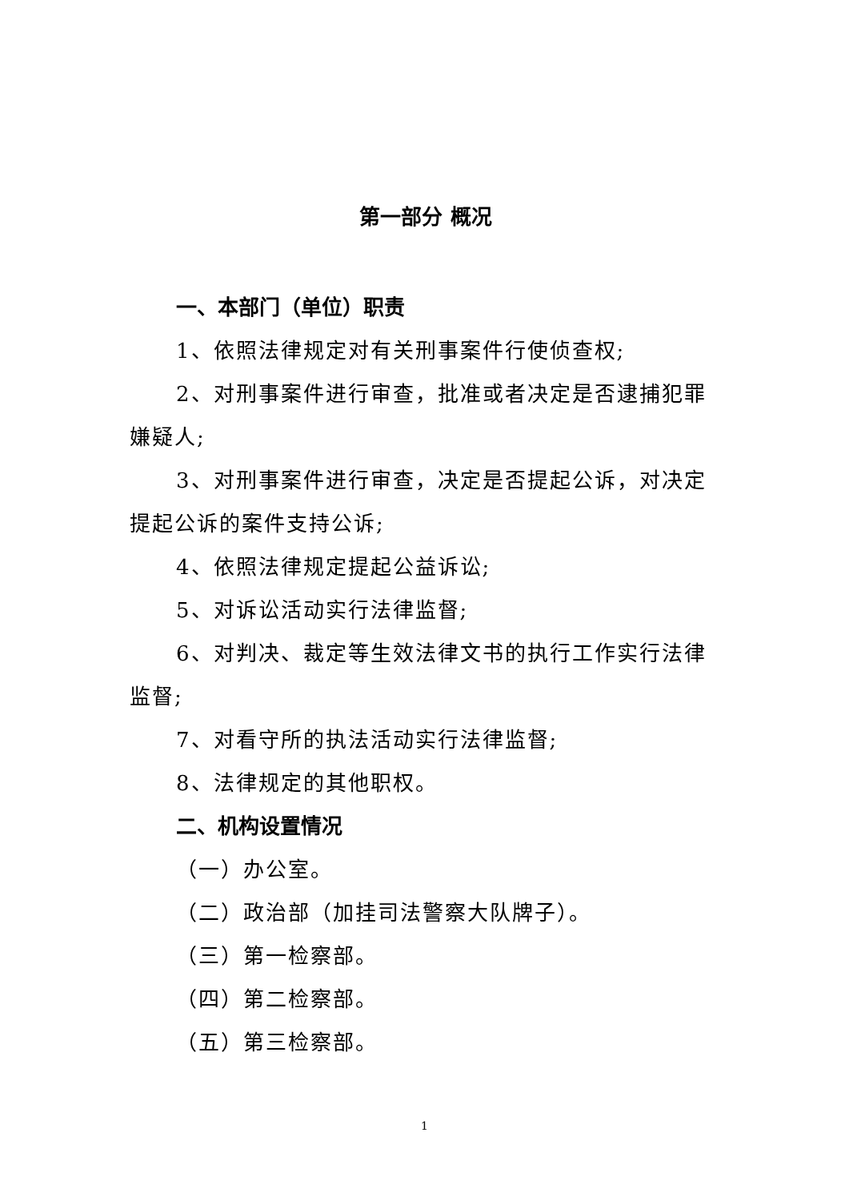第一部分 概况
一、本部门（单位）职责
1、依照法律规定对有关刑事案件行使侦查权;
2、对刑事案件进行审查，批准或者决定是否逮捕犯罪嫌疑人;
3、对刑事案件进行审查，决定是否提起公诉，对决定提起公诉的案件支持公诉;
4、依照法律规定提起公益诉讼;
5、对诉讼活动实行法律监督;
6、对判决、裁定等生效法律文书的执行工作实行法律监督;
7、对看守所的执法活动实行法律监督;
8、法律规定的其他职权。
二、机构设置情况
（一）办公室。
（二）政治部（加挂司法警察大队牌子）。
（三）第一检察部。
（四）第二检察部。
（五）第三检察部。
1